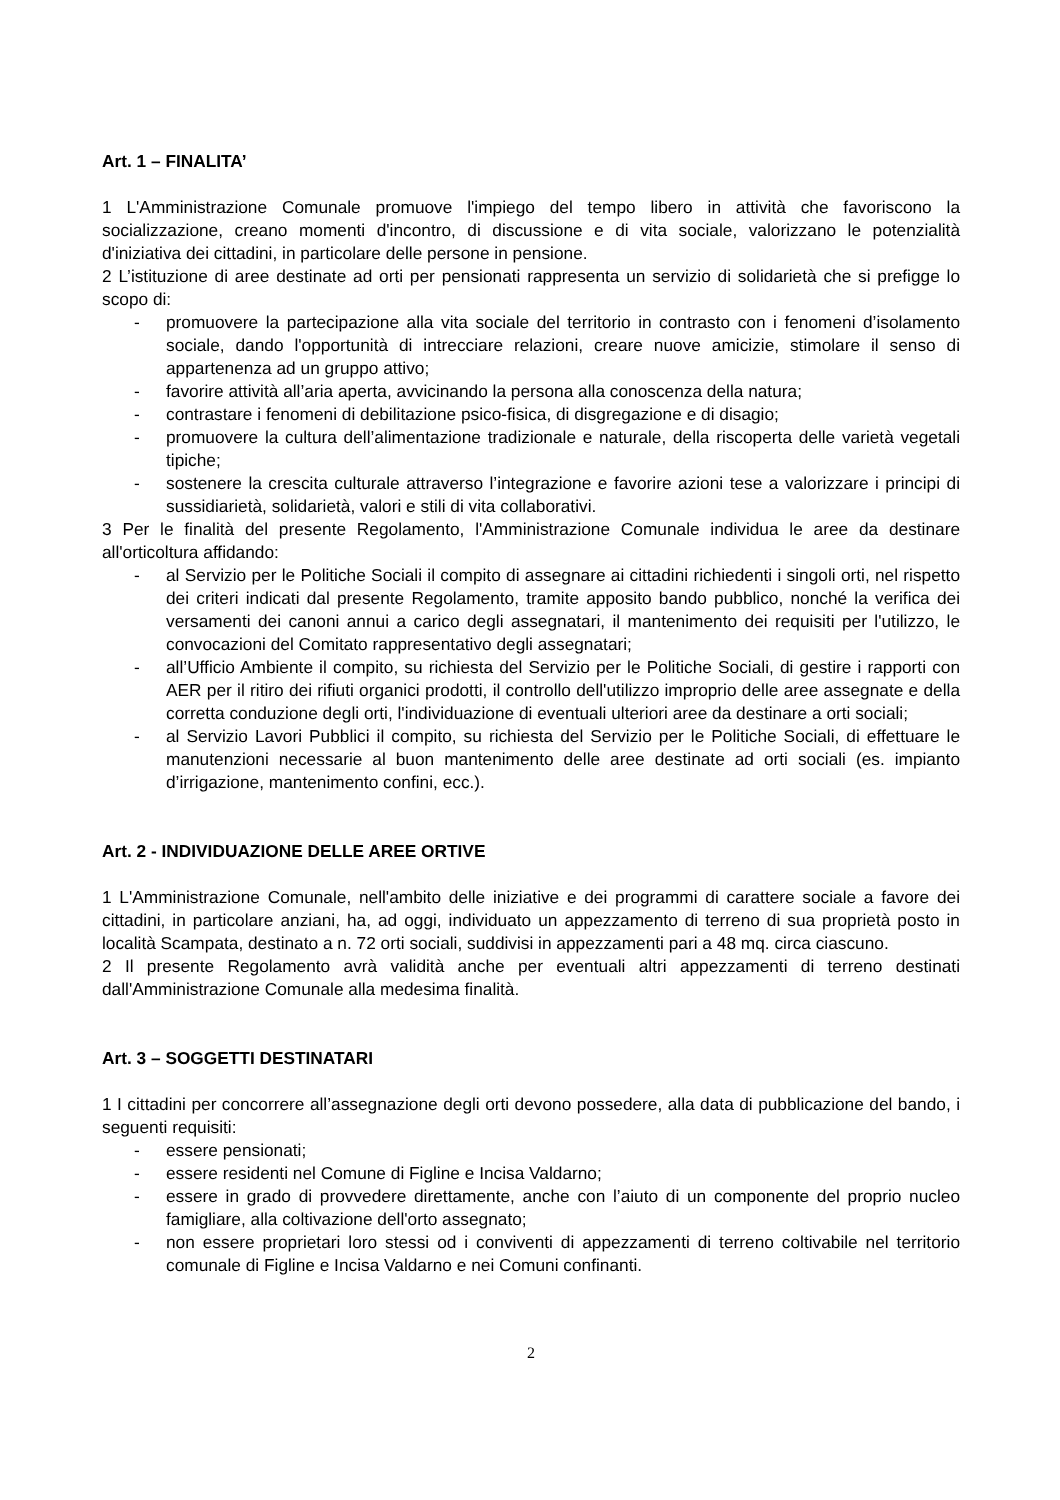Art. 1 – FINALITA’
1 L'Amministrazione Comunale promuove l'impiego del tempo libero in attività che favoriscono la socializzazione, creano momenti d'incontro, di discussione e di vita sociale, valorizzano le potenzialità d'iniziativa dei cittadini, in particolare delle persone in pensione.
2 L’istituzione di aree destinate ad orti per pensionati rappresenta un servizio di solidarietà che si prefigge lo scopo di:
- promuovere la partecipazione alla vita sociale del territorio in contrasto con i fenomeni d’isolamento sociale, dando l'opportunità di intrecciare relazioni, creare nuove amicizie, stimolare il senso di appartenenza ad un gruppo attivo;
- favorire attività all’aria aperta, avvicinando la persona alla conoscenza della natura;
- contrastare i fenomeni di debilitazione psico-fisica, di disgregazione e di disagio;
- promuovere la cultura dell’alimentazione tradizionale e naturale, della riscoperta delle varietà vegetali tipiche;
- sostenere la crescita culturale attraverso l’integrazione e favorire azioni tese a valorizzare i principi di sussidiarietà, solidarietà, valori e stili di vita collaborativi.
3 Per le finalità del presente Regolamento, l'Amministrazione Comunale individua le aree da destinare all'orticoltura affidando:
- al Servizio per le Politiche Sociali il compito di assegnare ai cittadini richiedenti i singoli orti, nel rispetto dei criteri indicati dal presente Regolamento, tramite apposito bando pubblico, nonché la verifica dei versamenti dei canoni annui a carico degli assegnatari, il mantenimento dei requisiti per l'utilizzo, le convocazioni del Comitato rappresentativo degli assegnatari;
- all’Ufficio Ambiente il compito, su richiesta del Servizio per le Politiche Sociali, di gestire i rapporti con AER per il ritiro dei rifiuti organici prodotti, il controllo dell'utilizzo improprio delle aree assegnate e della corretta conduzione degli orti, l'individuazione di eventuali ulteriori aree da destinare a orti sociali;
- al Servizio Lavori Pubblici il compito, su richiesta del Servizio per le Politiche Sociali, di effettuare le manutenzioni necessarie al buon mantenimento delle aree destinate ad orti sociali (es. impianto d’irrigazione, mantenimento confini, ecc.).
Art. 2 - INDIVIDUAZIONE DELLE AREE ORTIVE
1 L'Amministrazione Comunale, nell'ambito delle iniziative e dei programmi di carattere sociale a favore dei cittadini, in particolare anziani, ha, ad oggi, individuato un appezzamento di terreno di sua proprietà posto in località Scampata, destinato a n. 72 orti sociali, suddivisi in appezzamenti pari a 48 mq. circa ciascuno.
2 Il presente Regolamento avrà validità anche per eventuali altri appezzamenti di terreno destinati dall'Amministrazione Comunale alla medesima finalità.
Art. 3 – SOGGETTI DESTINATARI
1 I cittadini per concorrere all’assegnazione degli orti devono possedere, alla data di pubblicazione del bando, i seguenti requisiti:
- essere pensionati;
- essere residenti nel Comune di Figline e Incisa Valdarno;
- essere in grado di provvedere direttamente, anche con l’aiuto di un componente del proprio nucleo famigliare, alla coltivazione dell'orto assegnato;
- non essere proprietari loro stessi od i conviventi di appezzamenti di terreno coltivabile nel territorio comunale di Figline e Incisa Valdarno e nei Comuni confinanti.
2